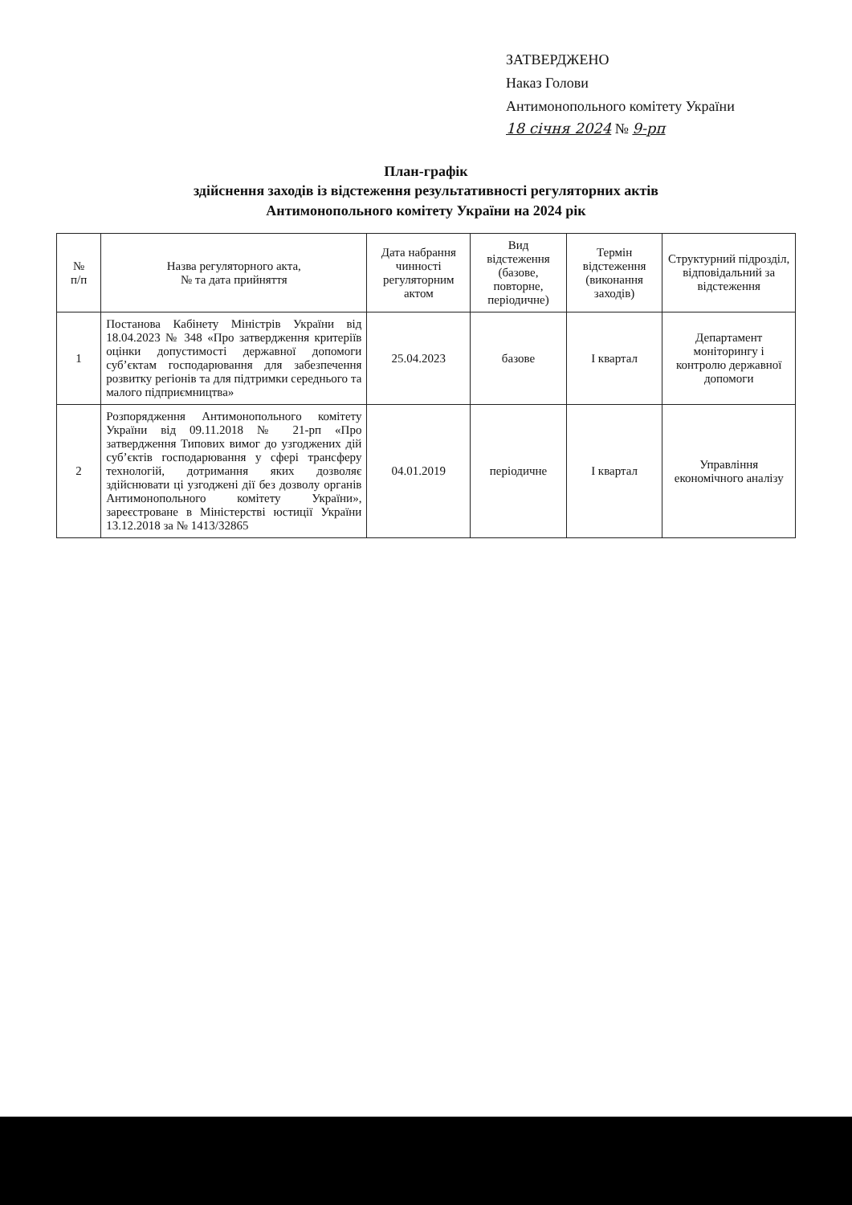ЗАТВЕРДЖЕНО
Наказ Голови
Антимонопольного комітету України
18 січня 2024 № 9-рп
План-графік
здійснення заходів із відстеження результативності регуляторних актів
Антимонопольного комітету України на 2024 рік
| № п/п | Назва регуляторного акта, № та дата прийняття | Дата набрання чинності регуляторним актом | Вид відстеження (базове, повторне, періодичне) | Термін відстеження (виконання заходів) | Структурний підрозділ, відповідальний за відстеження |
| --- | --- | --- | --- | --- | --- |
| 1 | Постанова Кабінету Міністрів України від 18.04.2023 № 348 «Про затвердження критеріїв оцінки допустимості державної допомоги суб’єктам господарювання для забезпечення розвитку регіонів та для підтримки середнього та малого підприємництва» | 25.04.2023 | базове | І квартал | Департамент моніторингу і контролю державної допомоги |
| 2 | Розпорядження Антимонопольного комітету України від 09.11.2018 № 21-рп «Про затвердження Типових вимог до узгоджених дій суб’єктів господарювання у сфері трансферу технологій, дотримання яких дозволяє здійснювати ці узгоджені дії без дозволу органів Антимонопольного комітету України», зареєстроване в Міністерстві юстиції України 13.12.2018 за № 1413/32865 | 04.01.2019 | періодичне | І квартал | Управління економічного аналізу |